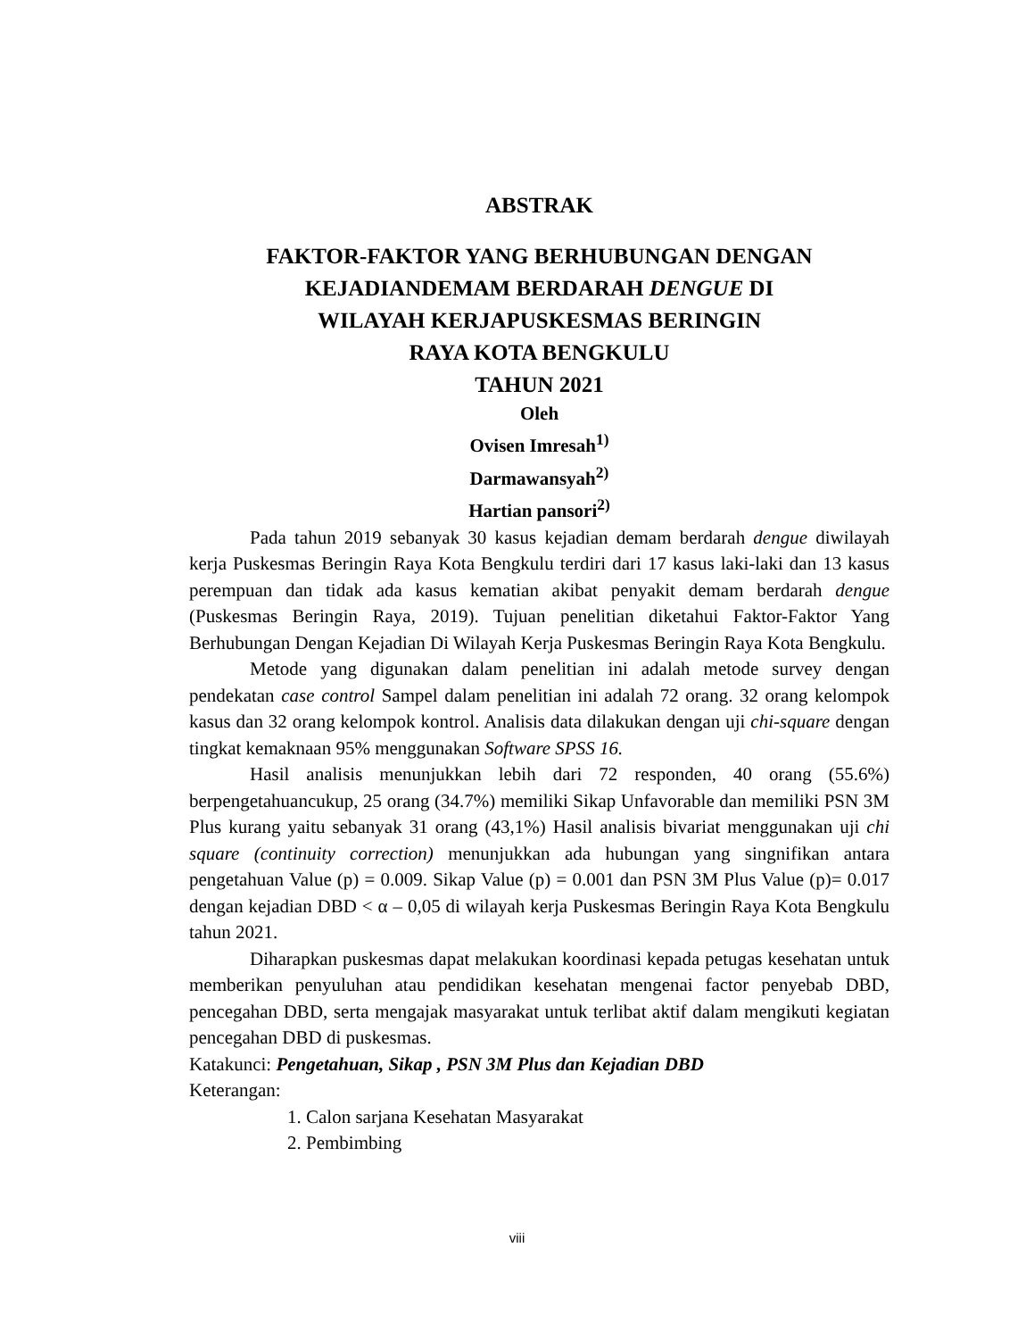ABSTRAK
FAKTOR-FAKTOR YANG BERHUBUNGAN DENGAN
KEJADIANDEMAM BERDARAH DENGUE DI
WILAYAH KERJAPUSKESMAS BERINGIN
RAYA KOTA BENGKULU
TAHUN 2021
Oleh
Ovisen Imresah<sup>1)</sup>
Darmawansyah<sup>2)</sup>
Hartian pansori<sup>2)</sup>
Pada tahun 2019 sebanyak 30 kasus kejadian demam berdarah dengue diwilayah kerja Puskesmas Beringin Raya Kota Bengkulu terdiri dari 17 kasus laki-laki dan 13 kasus perempuan dan tidak ada kasus kematian akibat penyakit demam berdarah dengue (Puskesmas Beringin Raya, 2019). Tujuan penelitian diketahui Faktor-Faktor Yang Berhubungan Dengan Kejadian Di Wilayah Kerja Puskesmas Beringin Raya Kota Bengkulu.
Metode yang digunakan dalam penelitian ini adalah metode survey dengan pendekatan case control Sampel dalam penelitian ini adalah 72 orang. 32 orang kelompok kasus dan 32 orang kelompok kontrol. Analisis data dilakukan dengan uji chi-square dengan tingkat kemaknaan 95% menggunakan Software SPSS 16.
Hasil analisis menunjukkan lebih dari 72 responden, 40 orang (55.6%) berpengetahuancukup, 25 orang (34.7%) memiliki Sikap Unfavorable dan memiliki PSN 3M Plus kurang yaitu sebanyak 31 orang (43,1%) Hasil analisis bivariat menggunakan uji chi square (continuity correction) menunjukkan ada hubungan yang singnifikan antara pengetahuan Value (p) = 0.009. Sikap Value (p) = 0.001 dan PSN 3M Plus Value (p)= 0.017 dengan kejadian DBD < α – 0,05 di wilayah kerja Puskesmas Beringin Raya Kota Bengkulu tahun 2021.
Diharapkan puskesmas dapat melakukan koordinasi kepada petugas kesehatan untuk memberikan penyuluhan atau pendidikan kesehatan mengenai factor penyebab DBD, pencegahan DBD, serta mengajak masyarakat untuk terlibat aktif dalam mengikuti kegiatan pencegahan DBD di puskesmas.
Katakunci: Pengetahuan, Sikap , PSN 3M Plus dan Kejadian DBD
Keterangan:
1. Calon sarjana Kesehatan Masyarakat
2. Pembimbing
viii